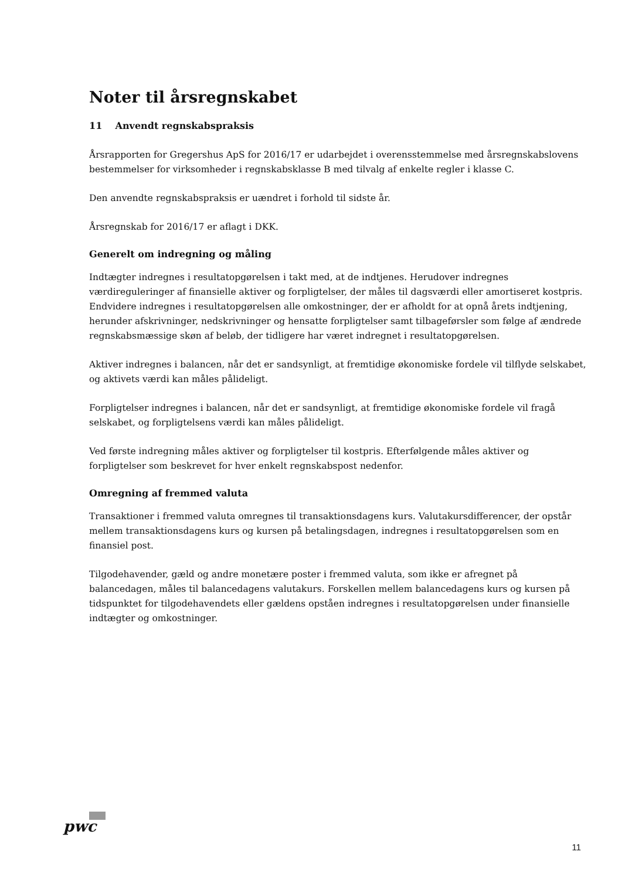Noter til årsregnskabet
11 Anvendt regnskabspraksis
Årsrapporten for Gregershus ApS for 2016/17 er udarbejdet i overensstemmelse med årsregnskabslovens bestemmelser for virksomheder i regnskabsklasse B med tilvalg af enkelte regler i klasse C.
Den anvendte regnskabspraksis er uændret i forhold til sidste år.
Årsregnskab for 2016/17 er aflagt i DKK.
Generelt om indregning og måling
Indtægter indregnes i resultatopgørelsen i takt med, at de indtjenes. Herudover indregnes værdireguleringer af finansielle aktiver og forpligtelser, der måles til dagsværdi eller amortiseret kostpris. Endvidere indregnes i resultatopgørelsen alle omkostninger, der er afholdt for at opnå årets indtjening, herunder afskrivninger, nedskrivninger og hensatte forpligtelser samt tilbageførsler som følge af ændrede regnskabsmæssige skøn af beløb, der tidligere har været indregnet i resultatopgørelsen.
Aktiver indregnes i balancen, når det er sandsynligt, at fremtidige økonomiske fordele vil tilflyde selskabet, og aktivets værdi kan måles pålideligt.
Forpligtelser indregnes i balancen, når det er sandsynligt, at fremtidige økonomiske fordele vil fragå selskabet, og forpligtelsens værdi kan måles pålideligt.
Ved første indregning måles aktiver og forpligtelser til kostpris. Efterfølgende måles aktiver og forpligtelser som beskrevet for hver enkelt regnskabspost nedenfor.
Omregning af fremmed valuta
Transaktioner i fremmed valuta omregnes til transaktionsdagens kurs. Valutakursdifferencer, der opstår mellem transaktionsdagens kurs og kursen på betalingsdagen, indregnes i resultatopgørelsen som en finansiel post.
Tilgodehavender, gæld og andre monetære poster i fremmed valuta, som ikke er afregnet på balancedagen, måles til balancedagens valutakurs. Forskellen mellem balancedagens kurs og kursen på tidspunktet for tilgodehavendets eller gældens opståen indregnes i resultatopgørelsen under finansielle indtægter og omkostninger.
pwc
11